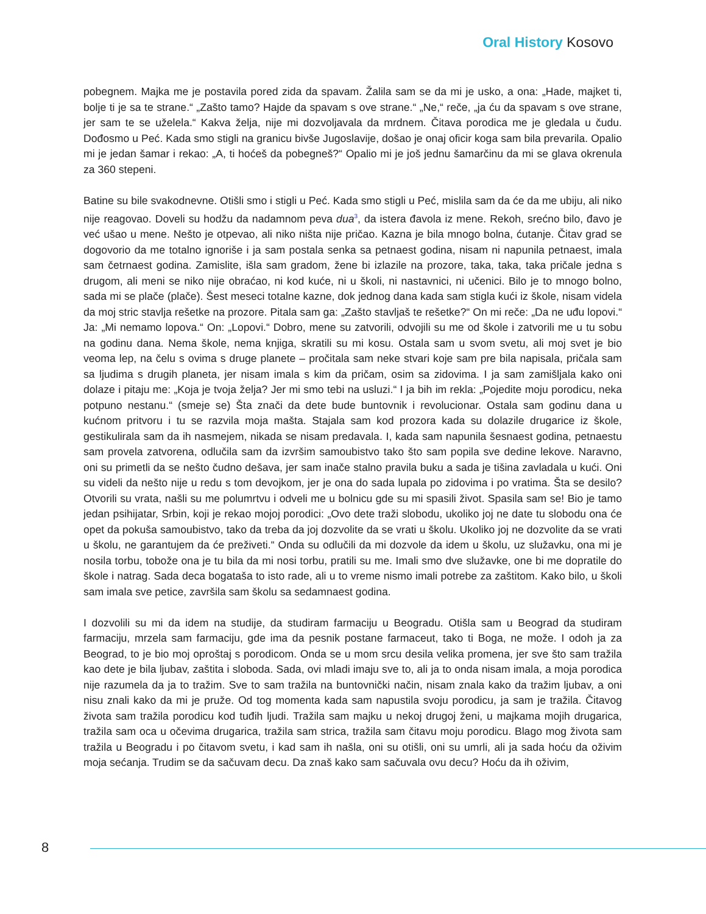Oral History Kosovo
pobegnem. Majka me je postavila pored zida da spavam. Žalila sam se da mi je usko, a ona: „Hade, majket ti, bolje ti je sa te strane.“ „Zašto tamo? Hajde da spavam s ove strane.“ „Ne,“ reče, „ja ću da spavam s ove strane, jer sam te se uželela.“ Kakva želja, nije mi dozvoljavala da mrdnem. Čitava porodica me je gledala u čudu. Dođosmo u Peć. Kada smo stigli na granicu bivše Jugoslavije, došao je onaj oficir koga sam bila prevarila. Opalio mi je jedan šamar i rekao: „A, ti hoćeš da pobegneš?“ Opalio mi je još jednu šamarčinu da mi se glava okrenula za 360 stepeni.
Batine su bile svakodnevne. Otišli smo i stigli u Peć. Kada smo stigli u Peć, mislila sam da će da me ubiju, ali niko nije reagovao. Doveli su hodžu da nadamnom peva dua<sup>3</sup>, da istera đavola iz mene. Rekoh, srećno bilo, đavo je već ušao u mene. Nešto je otpevao, ali niko ništa nije pričao. Kazna je bila mnogo bolna, ćutanje. Čitav grad se dogovorio da me totalno ignoriše i ja sam postala senka sa petnaest godina, nisam ni napunila petnaest, imala sam četrnaest godina. Zamislite, išla sam gradom, žene bi izlazile na prozore, taka, taka, taka pričale jedna s drugom, ali meni se niko nije obraćao, ni kod kuće, ni u školi, ni nastavnici, ni učenici. Bilo je to mnogo bolno, sada mi se plače (plače). Šest meseci totalne kazne, dok jednog dana kada sam stigla kući iz škole, nisam videla da moj stric stavlja rešetke na prozore. Pitala sam ga: „Zašto stavljaš te rešetke?“ On mi reče: „Da ne uđu lopovi.“ Ja: „Mi nemamo lopova.“ On: „Lopovi.“ Dobro, mene su zatvorili, odvojili su me od škole i zatvorili me u tu sobu na godinu dana. Nema škole, nema knjiga, skratili su mi kosu. Ostala sam u svom svetu, ali moj svet je bio veoma lep, na čelu s ovima s druge planete – pročitala sam neke stvari koje sam pre bila napisala, pričala sam sa ljudima s drugih planeta, jer nisam imala s kim da pričam, osim sa zidovima. I ja sam zamišljala kako oni dolaze i pitaju me: „Koja je tvoja želja? Jer mi smo tebi na usluzi.“ I ja bih im rekla: „Pojedite moju porodicu, neka potpuno nestanu.“ (smeje se) Šta znači da dete bude buntovnik i revolucionar. Ostala sam godinu dana u kućnom pritvoru i tu se razvila moja mašta. Stajala sam kod prozora kada su dolazile drugarice iz škole, gestikulirala sam da ih nasmejem, nikada se nisam predavala. I, kada sam napunila šesnaest godina, petnaestu sam provela zatvorena, odlučila sam da izvršim samoubistvo tako što sam popila sve dedine lekove. Naravno, oni su primetli da se nešto čudno dešava, jer sam inače stalno pravila buku a sada je tišina zavladala u kući. Oni su videli da nešto nije u redu s tom devojkom, jer je ona do sada lupala po zidovima i po vratima. Šta se desilo? Otvorili su vrata, našli su me polumrtvu i odveli me u bolnicu gde su mi spasili život. Spasila sam se! Bio je tamo jedan psihijatar, Srbin, koji je rekao mojoj porodici: „Ovo dete traži slobodu, ukoliko joj ne date tu slobodu ona će opet da pokuša samoubistvo, tako da treba da joj dozvolite da se vrati u školu. Ukoliko joj ne dozvolite da se vrati u školu, ne garantujem da će preživeti.“ Onda su odlučili da mi dozvole da idem u školu, uz služavku, ona mi je nosila torbu, tobože ona je tu bila da mi nosi torbu, pratili su me. Imali smo dve služavke, one bi me dopratile do škole i natrag. Sada deca bogataša to isto rade, ali u to vreme nismo imali potrebe za zaštitom. Kako bilo, u školi sam imala sve petice, završila sam školu sa sedamnaest godina.
I dozvolili su mi da idem na studije, da studiram farmaciju u Beogradu. Otišla sam u Beograd da studiram farmaciju, mrzela sam farmaciju, gde ima da pesnik postane farmaceut, tako ti Boga, ne može. I odoh ja za Beograd, to je bio moj oproštaj s porodicom. Onda se u mom srcu desila velika promena, jer sve što sam tražila kao dete je bila ljubav, zaštita i sloboda. Sada, ovi mladi imaju sve to, ali ja to onda nisam imala, a moja porodica nije razumela da ja to tražim. Sve to sam tražila na buntovnički način, nisam znala kako da tražim ljubav, a oni nisu znali kako da mi je pruže. Od tog momenta kada sam napustila svoju porodicu, ja sam je tražila. Čitavog života sam tražila porodicu kod tuđih ljudi. Tražila sam majku u nekoj drugoj ženi, u majkama mojih drugarica, tražila sam oca u očevima drugarica, tražila sam strica, tražila sam čitavu moju porodicu. Blago mog života sam tražila u Beogradu i po čitavom svetu, i kad sam ih našla, oni su otišli, oni su umrli, ali ja sada hoću da oživim moja sećanja. Trudim se da sačuvam decu. Da znaš kako sam sačuvala ovu decu? Hoću da ih oživim,
8